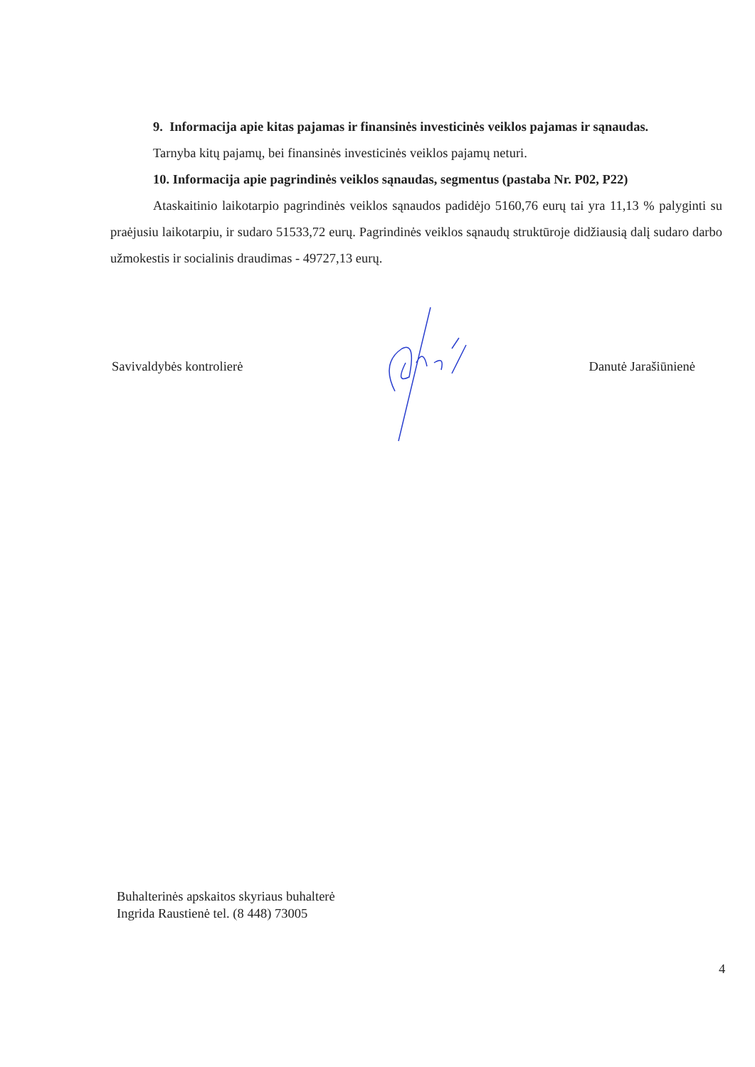9. Informacija apie kitas pajamas ir finansinės investicinės veiklos pajamas ir sąnaudas.
Tarnyba kitų pajamų, bei finansinės investicinės veiklos pajamų neturi.
10. Informacija apie pagrindinės veiklos sąnaudas, segmentus (pastaba Nr. P02, P22)
Ataskaitinio laikotarpio pagrindinės veiklos sąnaudos padidėjo 5160,76 eurų tai yra 11,13 % palyginti su praėjusiu laikotarpiu, ir sudaro 51533,72 eurų. Pagrindinės veiklos sąnaudų struktūroje didžiausią dalį sudaro darbo užmokestis ir socialinis draudimas - 49727,13 eurų.
Savivaldybės kontrolierė Danutė Jarašiūnienė
Buhalterinės apskaitos skyriaus buhalterė
Ingrida Raustienė tel. (8 448) 73005
4